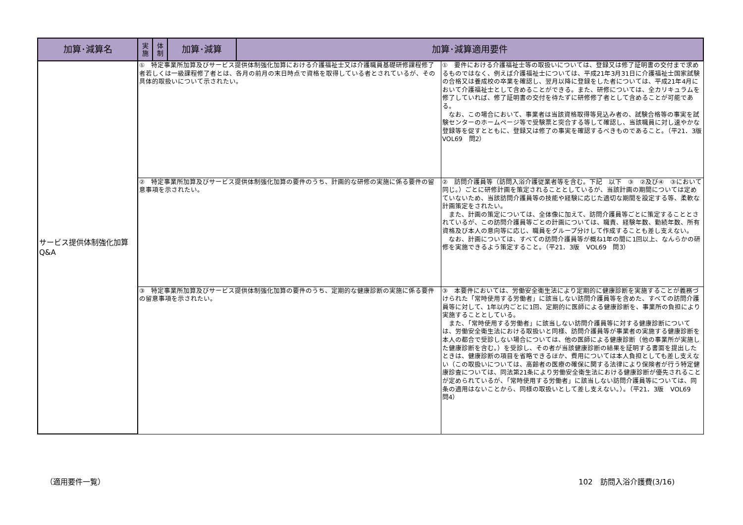| 加算･減算名 | 実 施 | 体 制 | 加算･減算 | 加算･減算適用要件 | |
| --- | --- | --- | --- | --- | --- |
| サービス提供体制強化加算 Q&A | ① 特定事業所加算及びサービス提供体制強化加算における介護福祉士又は介護職員基礎研修課程修了者若しくは一級課程修了者とは、各月の前月の末日時点で資格を取得している者とされているが、その具体的取扱いについて示されたい。 | | | | ① 要件における介護福祉士等の取扱いについては、登録又は修了証明書の交付まで求めるものではなく、例えば介護福祉士については、平成21年3月31日に介護福祉士国家試験の合格又は養成校の卒業を確認し、翌月以降に登録をした者については、平成21年4月において介護福祉士として含めることができる。また、研修については、全カリキュラムを修了していれば、修了証明書の交付を待たずに研修修了者として含めることが可能である。 なお、この場合において、事業者は当該資格取得等見込み者の、試験合格等の事実を試験センターのホームページ等で受験票と突合する等して確認し、当該職員に対し速やかな登録等を促すとともに、登録又は修了の事実を確認するべきものであること。（平21．3版 VOL69 問2） |
| | ② 特定事業所加算及びサービス提供体制強化加算の要件のうち、計画的な研修の実施に係る要件の留意事項を示されたい。 | | | | ② 訪問介護員等（訪問入浴介護従業者等を含む。下記 以下 ③ ②及び④ ③において同じ。）ごとに研修計画を策定されることとしているが、当該計画の期間については定めていないため、当該訪問介護員等の技能や経験に応じた適切な期間を設定する等、柔軟な計画策定をされたい。 また、計画の策定については、全体像に加えて、訪問介護員等ごとに策定することとされているが、この訪問介護員等ごとの計画については、職責、経験年数、勤続年数、所有資格及び本人の意向等に応じ、職員をグループ分けして作成することも差し支えない。 なお、計画については、すべての訪問介護員等が概ね1年の間に1回以上、なんらかの研修を実施できるよう策定すること。（平21．3版 VOL69 問3） |
| | ③ 特定事業所加算及びサービス提供体制強化加算の要件のうち、定期的な健康診断の実施に係る要件の留意事項を示されたい。 | | | | ③ 本要件においては、労働安全衛生法により定期的に健康診断を実施することが義務づけられた「常時使用する労働者」に該当しない訪問介護員等を含めた、すべての訪問介護員等に対して、1年以内ごとに1回、定期的に医師による健康診断を、事業所の負担により実施することとしている。 また、「常時使用する労働者」に該当しない訪問介護員等に対する健康診断については、労働安全衛生法における取扱いと同様、訪問介護員等が事業者の実施する健康診断を本人の都合で受診しない場合については、他の医師による健康診断（他の事業所が実施した健康診断を含む。）を受診し、その者が当該健康診断の結果を証明する書面を提出したときは、健康診断の項目を省略できるほか、費用については本人負担としても差し支えない（この取扱いについては、高齢者の医療の確保に関する法律により保険者が行う特定健康診査については、同法第21条により労働安全衛生法における健康診断が優先されることが定められているが、「常時使用する労働者」に該当しない訪問介護員等については、同条の適用はないことから、同様の取扱いとして差し支えない。）。（平21．3版 VOL69 問4） |
（適用要件一覧） 102　訪問入浴介護費(3/16)